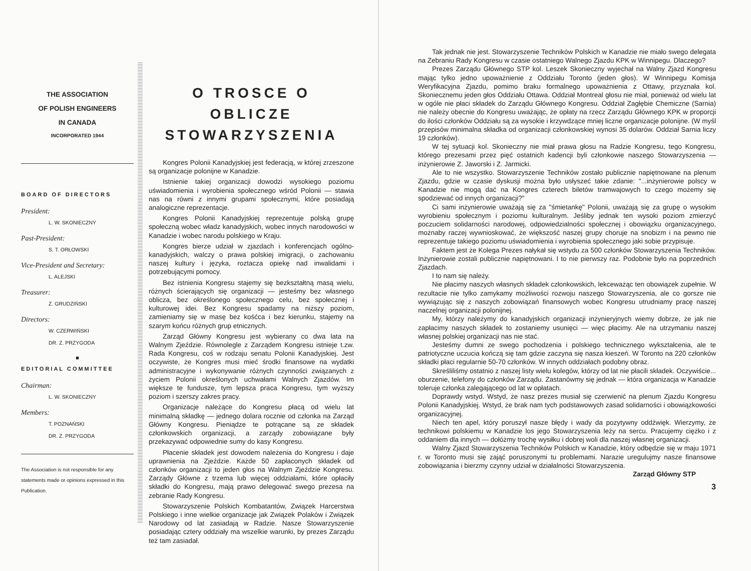THE ASSOCIATION
OF POLISH ENGINEERS
IN CANADA
INCORPORATED 1944
BOARD OF DIRECTORS
President:
L. W. SKONIECZNY
Past-President:
S. T. ORŁOWSKI
Vice-President and Secretary:
L. ALEJSKI
Treasurer:
Z. GRUDZIŃSKI
Directors:
W. CZERWIŃSKI
DR. Z. PRZYGODA
■
EDITORIAL COMMITTEE
Chairman:
L. W. SKONIECZNY
Members:
T. POZNAŃSKI
DR. Z. PRZYGODA
The Association is not responsible for any statements made or opinions expressed in this Publication.
O TROSCE O OBLICZE STOWARZYSZENIA
Kongres Polonii Kanadyjskiej jest federacją, w której zrzeszone są organizacje polonijne w Kanadzie.
Istnienie takiej organizacji dowodzi wysokiego poziomu uświadomienia i wyrobienia społecznego wśród Polonii — stawia nas na równi z innymi grupami społecznymi, które posiadają analogiczne reprezentacje.
Kongres Polonii Kanadyjskiej reprezentuje polską grupę społeczną wobec władz kanadyjskich, wobec innych narodowości w Kanadzie i wobec narodu polskiego w Kraju.
Kongres bierze udział w zjazdach i konferencjach ogólno-kanadyjskich, walczy o prawa polskiej imigracji, o zachowaniu naszej kultury i języka, roztacza opiekę nad inwalidami i potrzebującymi pomocy.
Bez istnienia Kongresu stajemy się bezkształtną masą wielu, różnych ścierających się organizacji — jesteśmy bez własnego oblicza, bez określonego społecznego celu, bez społecznej i kulturowej idei. Bez Kongresu spadamy na niższy poziom, zamieniamy się w masę bez kośćca i bez kierunku, stajemy na szarym końcu różnych grup etnicznych.
Zarząd Główny Kongresu jest wybierany co dwa lata na Walnym Zjeździe. Równolegle z Zarządem Kongresu istnieje t.zw. Rada Kongresu, coś w rodzaju senatu Polonii Kanadyjskiej. Jest oczywiste, że Kongres musi mieć środki finansowe na wydatki administracyjne i wykonywanie różnych czynności związanych z życiem Polonii określonych uchwałami Walnych Zjazdów. Im większe te fundusze, tym lepsza praca Kongresu, tym wyższy poziom i szerszy zakres pracy.
Organizacje należące do Kongresu płacą od wielu lat minimalną składkę — jednego dolara rocznie od członka na Zarząd Główny Kongresu. Pieniądze te potrącane są ze składek członkowskich organizacji, a zarządy zobowiązane były przekazywać odpowiednie sumy do kasy Kongresu.
Płacenie składek jest dowodem należenia do Kongresu i daje uprawnienia na Zjeździe. Każde 50 zapłaconych składek od członków organizacji to jeden głos na Walnym Zjeździe Kongresu. Zarządy Główne z trzema lub więcej oddziałami, które opłaciły składki do Kongresu, mają prawo delegować swego prezesa na zebranie Rady Kongresu.
Stowarzyszenie Polskich Kombatantów, Związek Harcerstwa Polskiego i inne wielkie organizacje jak Związek Polaków i Związek Narodowy od lat zasiadają w Radzie. Nasze Stowarzyszenie posiadając cztery oddziały ma wszelkie warunki, by prezes Zarządu też tam zasiadał.
Tak jednak nie jest. Stowarzyszenie Techników Polskich w Kanadzie nie miało swego delegata na Zebraniu Rady Kongresu w czasie ostatniego Walnego Zjazdu KPK w Winnipegu. Dlaczego?
Prezes Zarządu Głównego STP kol. Leszek Skonieczny wyjechał na Walny Zjazd Kongresu mając tylko jedno upoważnienie z Oddziału Toronto (jeden głos). W Winnipegu Komisja Weryfikacyjna Zjazdu, pomimo braku formalnego upoważnienia z Ottawy, przyznała kol. Skoniecznemu jeden głos Oddziału Ottawa. Oddział Montreal głosu nie miał, ponieważ od wielu lat w ogóle nie płaci składek do Zarządu Głównego Kongresu. Oddział Zagłębie Chemiczne (Sarnia) nie należy obecnie do Kongresu uważając, że opłaty na rzecz Zarządu Głównego KPK w proporcji do ilości członków Oddziału są za wysokie i krzywdzące mniej liczne organizacje polonijne. (W myśl przepisów minimalna składka od organizacji członkowskiej wynosi 35 dolarów. Oddział Sarnia liczy 19 członków).
W tej sytuacji kol. Skonieczny nie miał prawa głosu na Radzie Kongresu, tego Kongresu, którego prezesami przez pięć ostatnich kadencji byli członkowie naszego Stowarzyszenia — inżynierowie Z. Jaworski i Z. Jarmicki.
Ale to nie wszystko. Stowarzyszenie Techników zostało publicznie napiętnowane na plenum Zjazdu, gdzie w czasie dyskusji można było usłyszeć takie zdanie: "...inżynierowie polscy w Kanadzie nie mogą dać na Kongres czterech biletów tramwajowych to czego możemy się spodziewać od innych organizacji?"
Ci sami inżynierowie uważają się za "śmietankę" Polonii, uważają się za grupę o wysokim wyrobieniu społecznym i poziomu kulturalnym. Jeśliby jednak ten wysoki poziom zmierzyć poczuciem solidarności narodowej, odpowiedzialności społecznej i obowiązku organizacyjnego, możnaby raczej wywnioskować, że większość naszej grupy choruje na snobizm i na pewno nie reprezentuje takiego poziomu uświadomienia i wyrobienia społecznego jaki sobie przypisuje.
Faktem jest że Kolega Prezes nałykał się wstydu za 500 członków Stowarzyszenia Techników. Inżynierowie zostali publicznie napiętnowani. I to nie pierwszy raz. Podobnie było na poprzednich Zjazdach.
I to nam się należy.
Nie płacimy naszych własnych składek członkowskich, lekceważąc ten obowiązek zupełnie. W rezultacie nie tylko zamykamy możliwości rozwoju naszego Stowarzyszenia, ale co gorsze nie wywiązując się z naszych zobowiązań finansowych wobec Kongresu utrudniamy pracę naszej naczelnej organizacji polonijnej.
My, którzy należymy do kanadyjskich organizacji inżynieryjnych wiemy dobrze, że jak nie zapłacimy naszych składek to zostaniemy usunięci — więc płacimy. Ale na utrzymaniu naszej własnej polskiej organizacji nas nie stać.
Jesteśmy dumni ze swego pochodzenia i polskiego technicznego wykształcenia, ale te patriotyczne uczucia kończą się tam gdzie zaczyna się nasza kieszeń. W Toronto na 220 członków składki płaci regularnie 50-70 członków. W innych oddziałach podobny obraz.
Skreśliliśmy ostatnio z naszej listy wielu kolegów, którzy od lat nie płacili składek. Oczywiście... oburzenie, telefony do członków Zarządu. Zastanówmy się jednak — która organizacja w Kanadzie toleruje członka zalegającego od lat w opłatach.
Doprawdy wstyd. Wstyd, że nasz prezes musiał się czerwienić na plenum Zjazdu Kongresu Polonii Kanadyjskiej. Wstyd, że brak nam tych podstawowych zasad solidarności i obowiązkowości organizacyjnej.
Niech ten apel, który poruszył nasze błędy i wady da pozytywny oddźwięk. Wierzymy, że technikowi polskiemu w Kanadzie los jego Stowarzyszenia leży na sercu. Pracujemy ciężko i z oddaniem dla innych — dołóżmy trochę wysiłku i dobrej woli dla naszej własnej organizacji.
Walny Zjazd Stowarzyszenia Techników Polskich w Kanadzie, który odbędzie się w maju 1971 r. w Toronto musi się zająć poruszonymi tu problemami. Narazie uregulujmy nasze finansowe zobowiązania i bierzmy czynny udział w działalności Stowarzyszenia.
Zarząd Główny STP
3